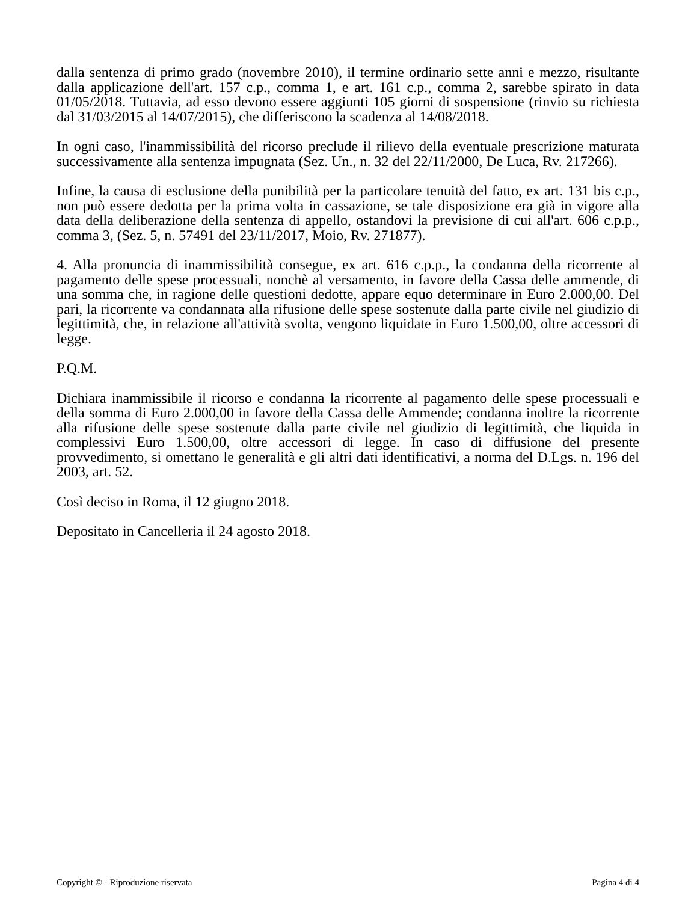dalla sentenza di primo grado (novembre 2010), il termine ordinario sette anni e mezzo, risultante dalla applicazione dell'art. 157 c.p., comma 1, e art. 161 c.p., comma 2, sarebbe spirato in data 01/05/2018. Tuttavia, ad esso devono essere aggiunti 105 giorni di sospensione (rinvio su richiesta dal 31/03/2015 al 14/07/2015), che differiscono la scadenza al 14/08/2018.
In ogni caso, l'inammissibilità del ricorso preclude il rilievo della eventuale prescrizione maturata successivamente alla sentenza impugnata (Sez. Un., n. 32 del 22/11/2000, De Luca, Rv. 217266).
Infine, la causa di esclusione della punibilità per la particolare tenuità del fatto, ex art. 131 bis c.p., non può essere dedotta per la prima volta in cassazione, se tale disposizione era già in vigore alla data della deliberazione della sentenza di appello, ostandovi la previsione di cui all'art. 606 c.p.p., comma 3, (Sez. 5, n. 57491 del 23/11/2017, Moio, Rv. 271877).
4. Alla pronuncia di inammissibilità consegue, ex art. 616 c.p.p., la condanna della ricorrente al pagamento delle spese processuali, nonchè al versamento, in favore della Cassa delle ammende, di una somma che, in ragione delle questioni dedotte, appare equo determinare in Euro 2.000,00. Del pari, la ricorrente va condannata alla rifusione delle spese sostenute dalla parte civile nel giudizio di legittimità, che, in relazione all'attività svolta, vengono liquidate in Euro 1.500,00, oltre accessori di legge.
P.Q.M.
Dichiara inammissibile il ricorso e condanna la ricorrente al pagamento delle spese processuali e della somma di Euro 2.000,00 in favore della Cassa delle Ammende; condanna inoltre la ricorrente alla rifusione delle spese sostenute dalla parte civile nel giudizio di legittimità, che liquida in complessivi Euro 1.500,00, oltre accessori di legge. In caso di diffusione del presente provvedimento, si omettano le generalità e gli altri dati identificativi, a norma del D.Lgs. n. 196 del 2003, art. 52.
Così deciso in Roma, il 12 giugno 2018.
Depositato in Cancelleria il 24 agosto 2018.
Copyright © - Riproduzione riservata Pagina 4 di 4